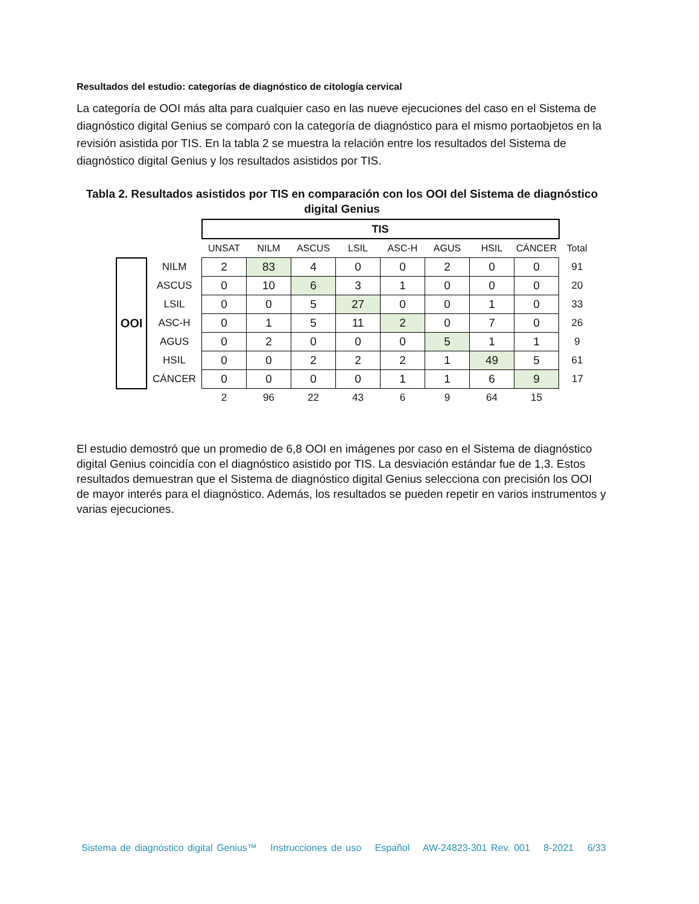Resultados del estudio: categorías de diagnóstico de citología cervical
La categoría de OOI más alta para cualquier caso en las nueve ejecuciones del caso en el Sistema de diagnóstico digital Genius se comparó con la categoría de diagnóstico para el mismo portaobjetos en la revisión asistida por TIS. En la tabla 2 se muestra la relación entre los resultados del Sistema de diagnóstico digital Genius y los resultados asistidos por TIS.
Tabla 2. Resultados asistidos por TIS en comparación con los OOI del Sistema de diagnóstico digital Genius
| | | TIS | | | | | | | | |
| | | UNSAT | NILM | ASCUS | LSIL | ASC-H | AGUS | HSIL | CÁNCER | Total |
| OOI | NILM | 2 | 83 | 4 | 0 | 0 | 2 | 0 | 0 | 91 |
| | ASCUS | 0 | 10 | 6 | 3 | 1 | 0 | 0 | 0 | 20 |
| | LSIL | 0 | 0 | 5 | 27 | 0 | 0 | 1 | 0 | 33 |
| | ASC-H | 0 | 1 | 5 | 11 | 2 | 0 | 7 | 0 | 26 |
| | AGUS | 0 | 2 | 0 | 0 | 0 | 5 | 1 | 1 | 9 |
| | HSIL | 0 | 0 | 2 | 2 | 2 | 1 | 49 | 5 | 61 |
| | CÁNCER | 0 | 0 | 0 | 0 | 1 | 1 | 6 | 9 | 17 |
| | | 2 | 96 | 22 | 43 | 6 | 9 | 64 | 15 | |
El estudio demostró que un promedio de 6,8 OOI en imágenes por caso en el Sistema de diagnóstico digital Genius coincidía con el diagnóstico asistido por TIS. La desviación estándar fue de 1,3. Estos resultados demuestran que el Sistema de diagnóstico digital Genius selecciona con precisión los OOI de mayor interés para el diagnóstico. Además, los resultados se pueden repetir en varios instrumentos y varias ejecuciones.
Sistema de diagnóstico digital Genius™ Instrucciones de uso Español AW-24823-301 Rev. 001 8-2021 6/33